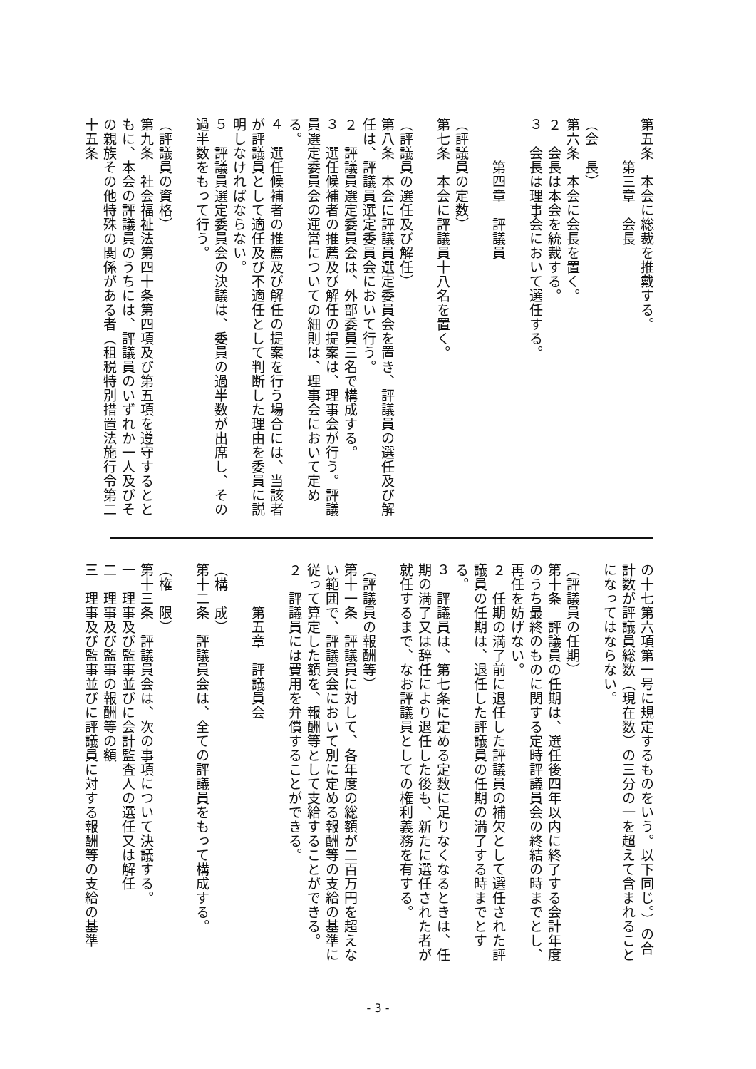第五条　本会に総裁を推戴する。
　　　第三章　会長
（会　長）
第六条　本会に会長を置く。
２　会長は本会を統裁する。
３　会長は理事会において選任する。
　　　第四章　評議員
（評議員の定数）
第七条　本会に評議員十八名を置く。
（評議員の選任及び解任）
第八条　本会に評議員選定委員会を置き、評議員の選任及び解任は、評議員選定委員会において行う。
２　評議員選定委員会は、外部委員三名で構成する。
３　選任候補者の推薦及び解任の提案は、理事会が行う。評議員選定委員会の運営についての細則は、理事会において定める。
４　選任候補者の推薦及び解任の提案を行う場合には、当該者が評議員として適任及び不適任として判断した理由を委員に説明しなければならない。
５　評議員選定委員会の決議は、委員の過半数が出席し、その過半数をもって行う。
（評議員の資格）
第九条　社会福祉法第四十条第四項及び第五項を遵守するとともに、本会の評議員のうちには、評議員のいずれか一人及びその親族その他特殊の関係がある者（租税特別措置法施行令第二十五条
の十七第六項第一号に規定するものをいう。以下同じ。）の合計数が評議員総数（現在数）の三分の一を超えて含まれることになってはならない。
（評議員の任期）
第十条　評議員の任期は、選任後四年以内に終了する会計年度のうち最終のものに関する定時評議員会の終結の時までとし、再任を妨げない。
２　任期の満了前に退任した評議員の補欠として選任された評議員の任期は、退任した評議員の任期の満了する時までとする。
３　評議員は、第七条に定める定数に足りなくなるときは、任期の満了又は辞任により退任した後も、新たに選任された者が就任するまで、なお評議員としての権利義務を有する。
（評議員の報酬等）
第十一条　評議員に対して、各年度の総額が二百万円を超えない範囲で、評議員会において別に定める報酬等の支給の基準に従って算定した額を、報酬等として支給することができる。
２　評議員には費用を弁償することができる。
　　　第五章　評議員会
（構　成）
第十二条　評議員会は、全ての評議員をもって構成する。
（権　限）
第十三条　評議員会は、次の事項について決議する。
一　理事及び監事並びに会計監査人の選任又は解任
二　理事及び監事の報酬等の額
三　理事及び監事並びに評議員に対する報酬等の支給の基準
- 3 -